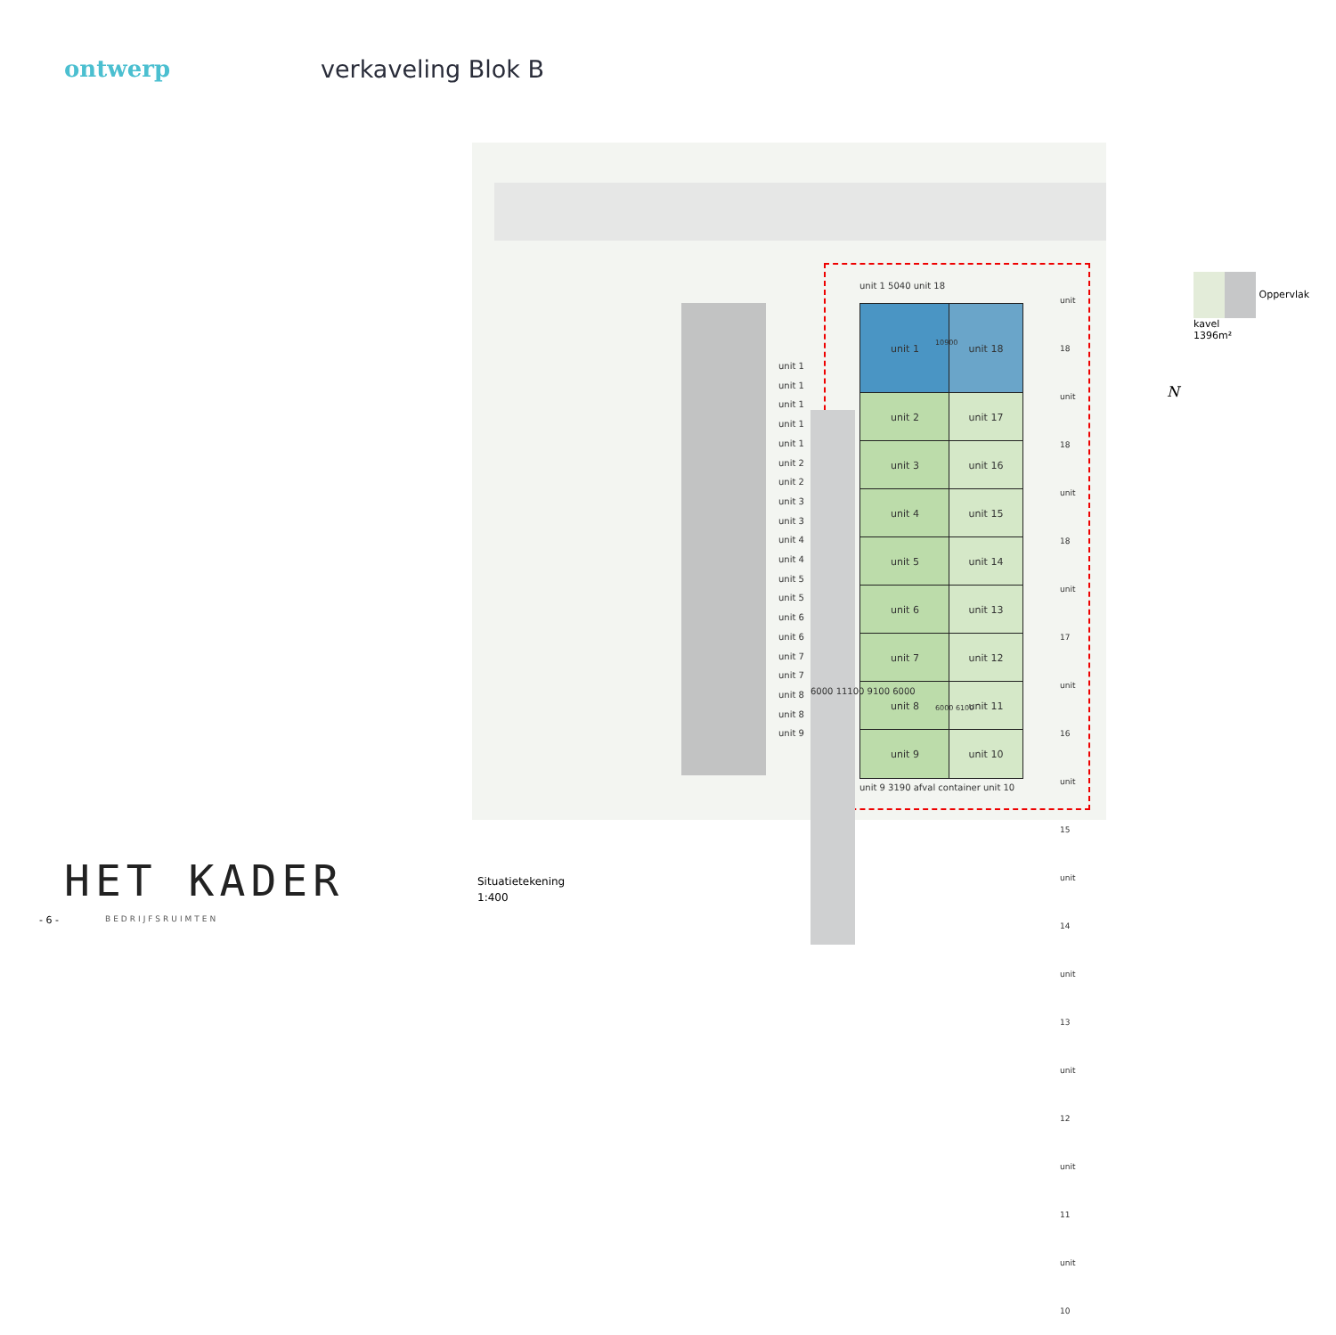ontwerp verkaveling Blok B
unit 1 unit 18
unit 2 unit 17
unit 3 unit 16
unit 4 unit 15
unit 5 unit 14
unit 6 unit 13
unit 7 unit 12
unit 8 unit 11
unit 9 unit 10
unit 1 5040 unit 18
6000 11100 9100 6000
unit 9 3190 afval container unit 10
unit 1
unit 1
unit 1
unit 1
unit 1
unit 2
unit 2
unit 3
unit 3
unit 4
unit 4
unit 5
unit 5
unit 6
unit 6
unit 7
unit 7
unit 8
unit 8
unit 9
unit 18 unit 18 unit 18 unit 17 unit 16 unit 15 unit 14 unit 13 unit 12 unit 11 unit 10
10900
6000 6100
Oppervlak kavel
1396m²
N
Situatietekening
1:400
HET KADER
- 6 - BEDRIJFSRUIMTEN